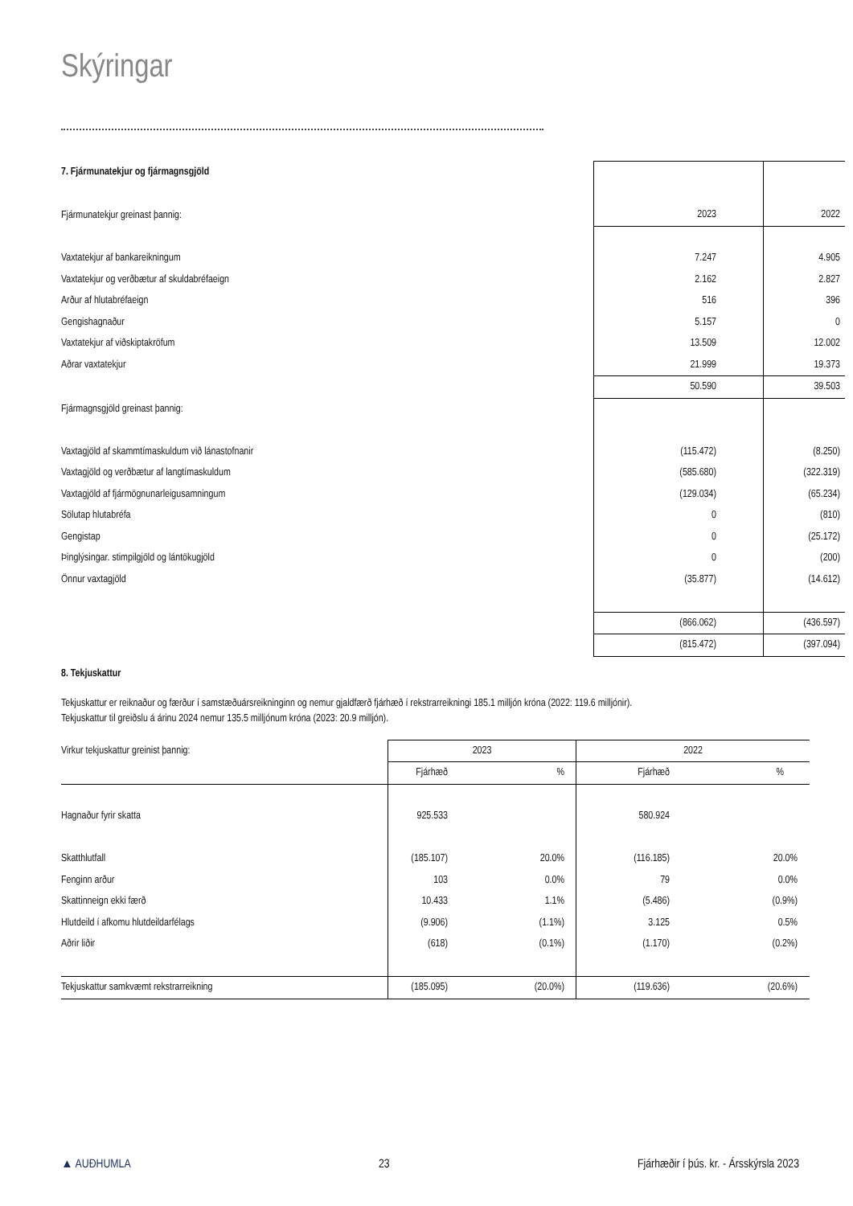Skýringar
| 7. Fjármunatekjur og fjármagnsgjöld | | | |
| Fjármunatekjur greinast þannig: | | 2023 | 2022 |
| Vaxtatekjur af bankareikningum | | 7.247 | 4.905 |
| Vaxtatekjur og verðbætur af skuldabréfaeign | | 2.162 | 2.827 |
| Arður af hlutabréfaeign | | 516 | 396 |
| Gengishagnaður | | 5.157 | 0 |
| Vaxtatekjur af viðskiptakröfum | | 13.509 | 12.002 |
| Aðrar vaxtatekjur | | 21.999 | 19.373 |
| | | 50.590 | 39.503 |
| Fjármagnsgjöld greinast þannig: | | | |
| Vaxtagjöld af skammtímaskuldum við lánastofnanir | | (115.472) | (8.250) |
| Vaxtagjöld og verðbætur af langtímaskuldum | | (585.680) | (322.319) |
| Vaxtagjöld af fjármögnunarleigusamningum | | (129.034) | (65.234) |
| Sölutap hlutabréfa | | 0 | (810) |
| Gengistap | | 0 | (25.172) |
| Þinglýsingar. stimpilgjöld og lántökugjöld | | 0 | (200) |
| Önnur vaxtagjöld | | (35.877) | (14.612) |
| | | (866.062) | (436.597) |
| | | (815.472) | (397.094) |
8. Tekjuskattur
Tekjuskattur er reiknaður og færður í samstæðuársreikninginn og nemur gjaldfærð fjárhæð í rekstrarreikningi 185.1 milljón króna (2022: 119.6 milljónir).
Tekjuskattur til greiðslu á árinu 2024 nemur 135.5 milljónum króna (2023: 20.9 milljón).
| Virkur tekjuskattur greinist þannig: | 2023 | | 2022 | |
| | Fjárhæð | % | Fjárhæð | % |
| Hagnaður fyrir skatta | 925.533 | | 580.924 | |
| Skatthlutfall | (185.107) | 20.0% | (116.185) | 20.0% |
| Fenginn arður | 103 | 0.0% | 79 | 0.0% |
| Skattinneign ekki færð | 10.433 | 1.1% | (5.486) | (0.9%) |
| Hlutdeild í afkomu hlutdeildarfélags | (9.906) | (1.1%) | 3.125 | 0.5% |
| Aðrir liðir | (618) | (0.1%) | (1.170) | (0.2%) |
| Tekjuskattur samkvæmt rekstrarreikning | (185.095) | (20.0%) | (119.636) | (20.6%) |
▲ AUÐHUMLA 23 Fjárhæðir í þús. kr. - Ársskýrsla 2023